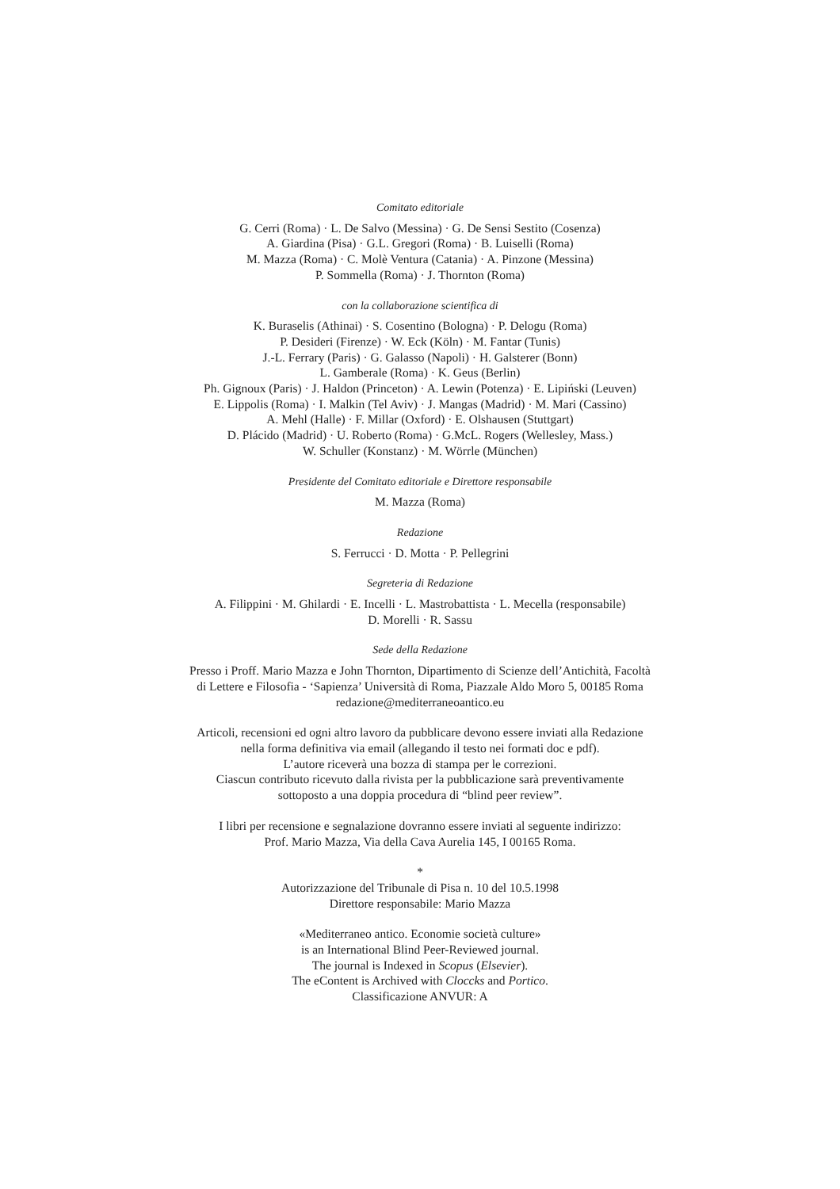Comitato editoriale
G. Cerri (Roma) · L. De Salvo (Messina) · G. De Sensi Sestito (Cosenza)
A. Giardina (Pisa) · G.L. Gregori (Roma) · B. Luiselli (Roma)
M. Mazza (Roma) · C. Molè Ventura (Catania) · A. Pinzone (Messina)
P. Sommella (Roma) · J. Thornton (Roma)
con la collaborazione scientifica di
K. Buraselis (Athinai) · S. Cosentino (Bologna) · P. Delogu (Roma)
P. Desideri (Firenze) · W. Eck (Köln) · M. Fantar (Tunis)
J.-L. Ferrary (Paris) · G. Galasso (Napoli) · H. Galsterer (Bonn)
L. Gamberale (Roma) · K. Geus (Berlin)
Ph. Gignoux (Paris) · J. Haldon (Princeton) · A. Lewin (Potenza) · E. Lipiński (Leuven)
E. Lippolis (Roma) · I. Malkin (Tel Aviv) · J. Mangas (Madrid) · M. Mari (Cassino)
A. Mehl (Halle) · F. Millar (Oxford) · E. Olshausen (Stuttgart)
D. Plácido (Madrid) · U. Roberto (Roma) · G.McL. Rogers (Wellesley, Mass.)
W. Schuller (Konstanz) · M. Wörrle (München)
Presidente del Comitato editoriale e Direttore responsabile
M. Mazza (Roma)
Redazione
S. Ferrucci · D. Motta · P. Pellegrini
Segreteria di Redazione
A. Filippini · M. Ghilardi · E. Incelli · L. Mastrobattista · L. Mecella (responsabile)
D. Morelli · R. Sassu
Sede della Redazione
Presso i Proff. Mario Mazza e John Thornton, Dipartimento di Scienze dell’Antichità, Facoltà
di Lettere e Filosofia - ‘Sapienza’ Università di Roma, Piazzale Aldo Moro 5, 00185 Roma
redazione@mediterraneoantico.eu
Articoli, recensioni ed ogni altro lavoro da pubblicare devono essere inviati alla Redazione
nella forma definitiva via email (allegando il testo nei formati doc e pdf).
L’autore riceverà una bozza di stampa per le correzioni.
Ciascun contributo ricevuto dalla rivista per la pubblicazione sarà preventivamente
sottoposto a una doppia procedura di “blind peer review”.
I libri per recensione e segnalazione dovranno essere inviati al seguente indirizzo:
Prof. Mario Mazza, Via della Cava Aurelia 145, I 00165 Roma.
*
Autorizzazione del Tribunale di Pisa n. 10 del 10.5.1998
Direttore responsabile: Mario Mazza
«Mediterraneo antico. Economie società culture»
is an International Blind Peer-Reviewed journal.
The journal is Indexed in Scopus (Elsevier).
The eContent is Archived with Cloccks and Portico.
Classificazione ANVUR: A